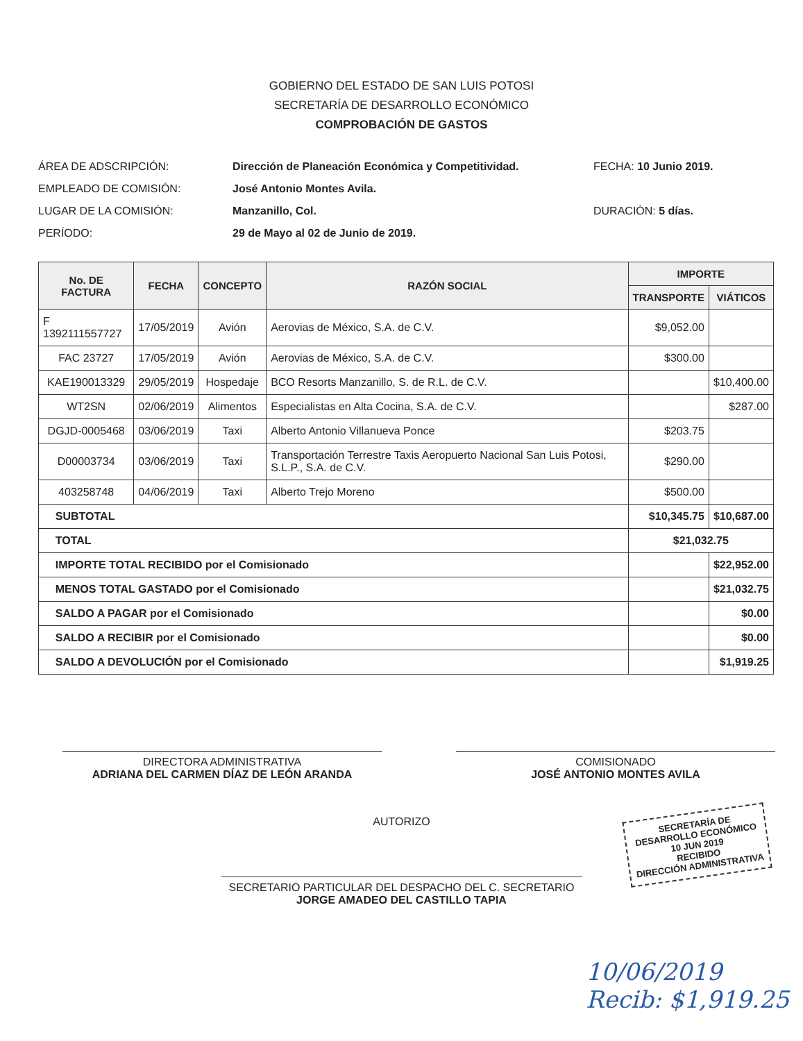GOBIERNO DEL ESTADO DE SAN LUIS POTOSI
SECRETARÍA DE DESARROLLO ECONÓMICO
COMPROBACIÓN DE GASTOS
ÁREA DE ADSCRIPCIÓN:
EMPLEADO DE COMISIÓN:
LUGAR DE LA COMISIÓN:
PERÍODO:
Dirección de Planeación Económica y Competitividad.
José Antonio Montes Avila.
Manzanillo, Col.
29 de Mayo al 02 de Junio de 2019.
FECHA: 10 Junio 2019.
DURACIÓN: 5 días.
| No. DE FACTURA | FECHA | CONCEPTO | RAZÓN SOCIAL | IMPORTE | |
| --- | --- | --- | --- | --- | --- |
| | | | | TRANSPORTE | VIÁTICOS |
| F 1392111557727 | 17/05/2019 | Avión | Aerovias de México, S.A. de C.V. | $9,052.00 | |
| FAC 23727 | 17/05/2019 | Avión | Aerovias de México, S.A. de C.V. | $300.00 | |
| KAE190013329 | 29/05/2019 | Hospedaje | BCO Resorts Manzanillo, S. de R.L. de C.V. | | $10,400.00 |
| WT2SN | 02/06/2019 | Alimentos | Especialistas en Alta Cocina, S.A. de C.V. | | $287.00 |
| DGJD-0005468 | 03/06/2019 | Taxi | Alberto Antonio Villanueva Ponce | $203.75 | |
| D00003734 | 03/06/2019 | Taxi | Transportación Terrestre Taxis Aeropuerto Nacional San Luis Potosi, S.L.P., S.A. de C.V. | $290.00 | |
| 403258748 | 04/06/2019 | Taxi | Alberto Trejo Moreno | $500.00 | |
| SUBTOTAL | | | | $10,345.75 | $10,687.00 |
| TOTAL | | | | $21,032.75 | |
| IMPORTE TOTAL RECIBIDO por el Comisionado | | | | | $22,952.00 |
| MENOS TOTAL GASTADO por el Comisionado | | | | | $21,032.75 |
| SALDO A PAGAR por el Comisionado | | | | | $0.00 |
| SALDO A RECIBIR por el Comisionado | | | | | $0.00 |
| SALDO A DEVOLUCIÓN por el Comisionado | | | | | $1,919.25 |
DIRECTORA ADMINISTRATIVA
ADRIANA DEL CARMEN DÍAZ DE LEÓN ARANDA
COMISIONADO
JOSÉ ANTONIO MONTES AVILA
AUTORIZO
SECRETARIO PARTICULAR DEL DESPACHO DEL C. SECRETARIO
JORGE AMADEO DEL CASTILLO TAPIA
SECRETARÍA DE
DESARROLLO ECONÓMICO
10 JUN 2019
RECIBIDO
DIRECCIÓN ADMINISTRATIVA
10/06/2019
Recib: $1,919.25